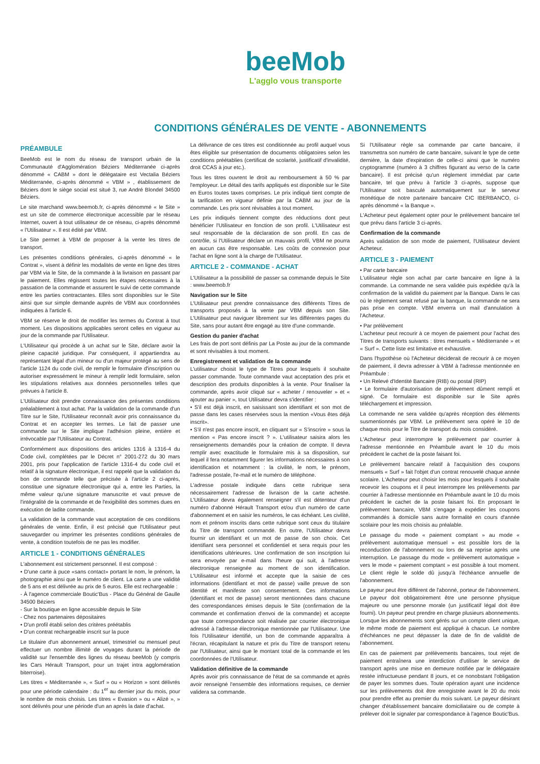beeMob
L'agglo vous transporte
CONDITIONS GÉNÉRALES DE VENTE - ABONNEMENTS
PRÉAMBULE
BeeMob est le nom du réseau de transport urbain de la Communauté d'Agglomération Béziers Méditerranée ci-après dénommé « CABM » dont le délégataire est Vectalia Béziers Méditerranée, ci-après dénommé « VBM » , établissement de Béziers dont le siège social est situé 3, rue André Blondel 34500 Béziers.
Le site marchand www.beemob.fr, ci-après dénommé « le Site » est un site de commerce électronique accessible par le réseau Internet, ouvert à tout utilisateur de ce réseau, ci-après dénommé « l'Utilisateur ». Il est édité par VBM.
Le Site permet à VBM de proposer à la vente les titres de transport.
Les présentes conditions générales, ci-après dénommé « le Contrat », visent à définir les modalités de vente en ligne des titres par VBM via le Site, de la commande à la livraison en passant par le paiement. Elles régissent toutes les étapes nécessaires à la passation de la commande et assurent le suivi de cette commande entre les parties contractantes. Elles sont disponibles sur le Site ainsi que sur simple demande auprès de VBM aux coordonnées indiquées à l'article 6.
VBM se réserve le droit de modifier les termes du Contrat à tout moment. Les dispositions applicables seront celles en vigueur au jour de la commande par l'Utilisateur.
L'Utilisateur qui procède à un achat sur le Site, déclare avoir la pleine capacité juridique. Par conséquent, il appartiendra au représentant légal d'un mineur ou d'un majeur protégé au sens de l'article 1124 du code civil, de remplir le formulaire d'inscription ou autoriser expressément le mineur à remplir ledit formulaire, selon les stipulations relatives aux données personnelles telles que prévues à l'article 8.
L'Utilisateur doit prendre connaissance des présentes conditions préalablement à tout achat. Par la validation de la commande d'un Titre sur le Site, l'Utilisateur reconnaît avoir pris connaissance du Contrat et en accepter les termes. Le fait de passer une commande sur le Site implique l'adhésion pleine, entière et irrévocable par l'Utilisateur au Contrat.
Conformément aux dispositions des articles 1316 à 1316-4 du Code civil, complétées par le Décret n° 2001-272 du 30 mars 2001, pris pour l'application de l'article 1316-4 du code civil et relatif à la signature électronique, il est rappelé que la validation du bon de commande telle que précisée à l'article 2 ci-après, constitue une signature électronique qui a, entre les Parties, la même valeur qu'une signature manuscrite et vaut preuve de l'intégralité de la commande et de l'exigibilité des sommes dues en exécution de ladite commande.
La validation de la commande vaut acceptation de ces conditions générales de vente. Enfin, il est précisé que l'Utilisateur peut sauvegarder ou imprimer les présentes conditions générales de vente, à condition toutefois de ne pas les modifier.
ARTICLE 1 - CONDITIONS GÉNÉRALES
L'abonnement est strictement personnel. Il est composé :
• D'une carte à puce «sans contact» portant le nom, le prénom, la photographie ainsi que le numéro de client. La carte a une validité de 5 ans et est délivrée au prix de 5 euros. Elle est rechargeable :
- À l'agence commerciale Boutic'Bus - Place du Général de Gaulle 34500 Béziers
- Sur la boutique en ligne accessible depuis le Site
- Chez nos partenaires dépositaires
• D'un profil établi selon des critères préétablis
• D'un contrat rechargeable inscrit sur la puce
Le titulaire d'un abonnement annuel, trimestriel ou mensuel peut effectuer un nombre illimité de voyages durant la période de validité sur l'ensemble des lignes du réseau beeMob (y compris les Cars Hérault Transport, pour un trajet intra agglomération biterroise).
Les titres « Méditerranée », « Surf » ou « Horizon » sont délivrés pour une période calendaire : du 1<sup>er</sup> au dernier jour du mois, pour le nombre de mois choisis. Les titres « Evasion » ou « Alizé », » sont délivrés pour une période d'un an après la date d'achat.
La délivrance de ces titres est conditionnée au profil auquel vous êtes éligible sur présentation de documents obligatoires selon les conditions préétablies (certificat de scolarité, justificatif d'invalidité, droit CCAS à jour etc.).
Tous les titres ouvrent le droit au remboursement à 50 % par l'employeur. Le détail des tarifs appliqués est disponible sur le Site en Euros toutes taxes comprises. Le prix indiqué tient compte de la tarification en vigueur définie par la CABM au jour de la commande. Les prix sont révisables à tout moment.
Les prix indiqués tiennent compte des réductions dont peut bénéficier l'Utilisateur en fonction de son profil. L'Utilisateur est seul responsable de la déclaration de son profil. En cas de contrôle, si l'Utilisateur déclare un mauvais profil, VBM ne pourra en aucun cas être responsable. Les coûts de connexion pour l'achat en ligne sont à la charge de l'Utilisateur.
ARTICLE 2 - COMMANDE - ACHAT
L'Utilisateur a la possibilité de passer sa commande depuis le Site : www.beemob.fr
Navigation sur le Site
L'Utilisateur peut prendre connaissance des différents Titres de transports proposés à la vente par VBM depuis son Site. L'Utilisateur peut naviguer librement sur les différentes pages du Site, sans pour autant être engagé au titre d'une commande.
Gestion du panier d'achat
Les frais de port sont définis par La Poste au jour de la commande et sont révisables à tout moment.
Enregistrement et validation de la commande
L'utilisateur choisit le type de Titres pour lesquels il souhaite passer commande. Toute commande vaut acceptation des prix et description des produits disponibles à la vente. Pour finaliser la commande, après avoir cliqué sur « acheter / renouveler » et « ajouter au panier », tout Utilisateur devra s'identifier :
• S'il est déjà inscrit, en saisissant son identifiant et son mot de passe dans les cases réservées sous la mention «Vous êtes déjà inscrit».
• S'il n'est pas encore inscrit, en cliquant sur « S'inscrire » sous la mention « Pas encore inscrit ? ». L'utilisateur saisira alors les renseignements demandés pour la création de compte. Il devra remplir avec exactitude le formulaire mis à sa disposition, sur lequel il fera notamment figurer les informations nécessaires à son identification et notamment : la civilité, le nom, le prénom, l'adresse postale, l'e-mail et le numéro de téléphone.
L'adresse postale indiquée dans cette rubrique sera nécessairement l'adresse de livraison de la carte achetée. L'Utilisateur devra également renseigner s'il est détenteur d'un numéro d'abonné Hérault Transport et/ou d'un numéro de carte d'abonnement et en saisir les numéros, le cas échéant. Les civilité, nom et prénom inscrits dans cette rubrique sont ceux du titulaire du Titre de transport commandé. En outre, l'Utilisateur devra fournir un identifiant et un mot de passe de son choix. Cet identifiant sera personnel et confidentiel et sera requis pour les identifications ultérieures. Une confirmation de son inscription lui sera envoyée par e-mail dans l'heure qui suit, à l'adresse électronique renseignée au moment de son identification. L'Utilisateur est informé et accepte que la saisie de ces informations (identifiant et mot de passe) vaille preuve de son identité et manifeste son consentement. Ces informations (identifiant et mot de passe) seront mentionnées dans chacune des correspondances émises depuis le Site (confirmation de la commande et confirmation d'envoi de la commande) et accepte que toute correspondance soit réalisée par courrier électronique adressé à l'adresse électronique mentionnée par l'Utilisateur. Une fois l'Utilisateur identifié, un bon de commande apparaîtra à l'écran, récapitulant la nature et prix du Titre de transport retenu par l'Utilisateur, ainsi que le montant total de la commande et les coordonnées de l'Utilisateur.
Validation définitive de la commande
Après avoir pris connaissance de l'état de sa commande et après avoir renseigné l'ensemble des informations requises, ce dernier validera sa commande.
Si l'Utilisateur règle sa commande par carte bancaire, il transmettra son numéro de carte bancaire, suivant le type de cette dernière, la date d'expiration de celle-ci ainsi que le numéro cryptogramme (numéro à 3 chiffres figurant au verso de la carte bancaire). Il est précisé qu'un règlement immédiat par carte bancaire, tel que prévu à l'article 3 ci-après, suppose que l'Utilisateur soit basculé automatiquement sur le serveur monétique de notre partenaire bancaire CIC IBERBANCO, ci-après dénommé « la Banque ».
L'Acheteur peut également opter pour le prélèvement bancaire tel que prévu dans l'article 3 ci-après.
Confirmation de la commande
Après validation de son mode de paiement, l'Utilisateur devient Acheteur.
ARTICLE 3 - PAIEMENT
• Par carte bancaire
L'utilisateur règle son achat par carte bancaire en ligne à la commande. La commande ne sera validée puis expédiée qu'à la confirmation de la validité du paiement par la Banque. Dans le cas où le règlement serait refusé par la banque, la commande ne sera pas prise en compte. VBM enverra un mail d'annulation à l'Acheteur.
• Par prélèvement
L'acheteur peut recourir à ce moyen de paiement pour l'achat des Titres de transports suivants : titres mensuels « Méditerranée » et « Surf ». Cette liste est limitative et exhaustive.
Dans l'hypothèse où l'Acheteur déciderait de recourir à ce moyen de paiement, il devra adresser à VBM à l'adresse mentionnée en Préambule :
• Un Relevé d'Identité Bancaire (RIB) ou postal (RIP)
• Le formulaire d'autorisation de prélèvement dûment rempli et signé. Ce formulaire est disponible sur le Site après téléchargement et impression.
La commande ne sera validée qu'après réception des éléments susmentionnés par VBM. Le prélèvement sera opéré le 10 de chaque mois pour le Titre de transport du mois considéré.
L'Acheteur peut interrompre le prélèvement par courrier à l'adresse mentionnée en Préambule avant le 10 du mois précédent le cachet de la poste faisant foi.
Le prélèvement bancaire relatif à l'acquisition des coupons mensuels « Surf » fait l'objet d'un contrat renouvelé chaque année scolaire. L'Acheteur peut choisir les mois pour lesquels il souhaite recevoir les coupons et il peut interrompre les prélèvements par courrier à l'adresse mentionnée en Préambule avant le 10 du mois précédent le cachet de la poste faisant foi. En proposant le prélèvement bancaire, VBM s'engage à expédier les coupons commandés à domicile sans autre formalité en cours d'année scolaire pour les mois choisis au préalable.
Le passage du mode « paiement comptant » au mode « prélèvement automatique mensuel » est possible lors de la reconduction de l'abonnement ou lors de sa reprise après une interruption. Le passage du mode « prélèvement automatique » vers le mode « paiement comptant » est possible à tout moment. Le client règle le solde dû jusqu'à l'échéance annuelle de l'abonnement.
Le payeur peut être différent de l'abonné, porteur de l'abonnement. Le payeur doit obligatoirement être une personne physique majeure ou une personne morale (un justificatif légal doit être fourni). Un payeur peut prendre en charge plusieurs abonnements. Lorsque les abonnements sont gérés sur un compte client unique, le même mode de paiement est appliqué à chacun. Le nombre d'échéances ne peut dépasser la date de fin de validité de l'abonnement.
En cas de paiement par prélèvements bancaires, tout rejet de paiement entraînera une interdiction d'utiliser le service de transport après une mise en demeure notifiée par le délégataire restée infructueuse pendant 8 jours, et ce nonobstant l'obligation de payer les sommes dues. Toute opération ayant une incidence sur les prélèvements doit être enregistrée avant le 20 du mois pour prendre effet au premier du mois suivant. Le payeur désirant changer d'établissement bancaire domiciliataire ou de compte à prélever doit le signaler par correspondance à l'agence Boutic'Bus.